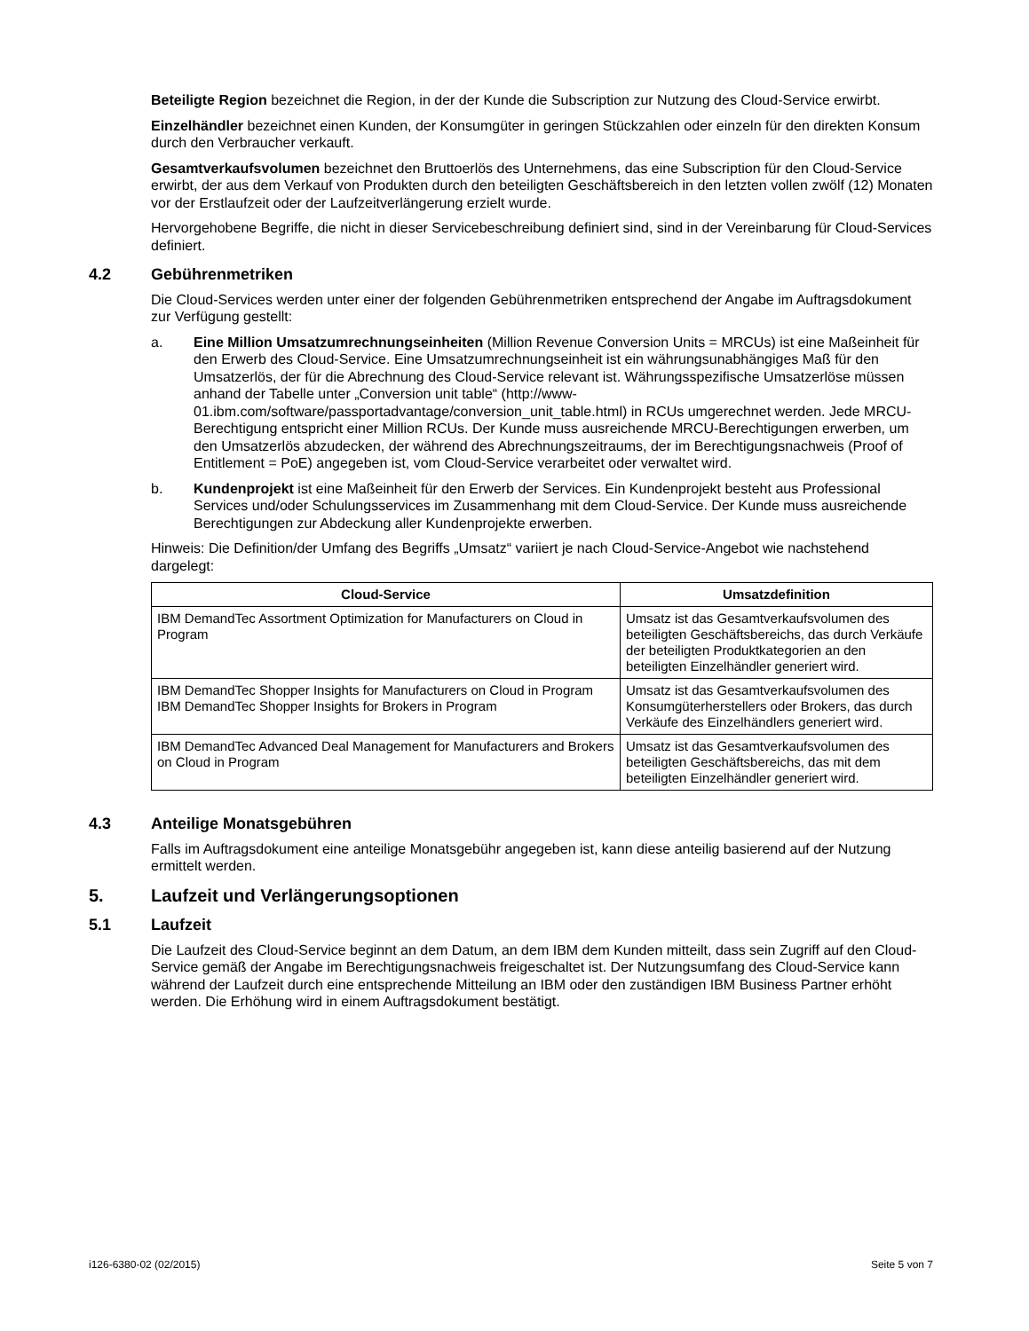Beteiligte Region bezeichnet die Region, in der der Kunde die Subscription zur Nutzung des Cloud-Service erwirbt.
Einzelhändler bezeichnet einen Kunden, der Konsumgüter in geringen Stückzahlen oder einzeln für den direkten Konsum durch den Verbraucher verkauft.
Gesamtverkaufsvolumen bezeichnet den Bruttoerlös des Unternehmens, das eine Subscription für den Cloud-Service erwirbt, der aus dem Verkauf von Produkten durch den beteiligten Geschäftsbereich in den letzten vollen zwölf (12) Monaten vor der Erstlaufzeit oder der Laufzeitverlängerung erzielt wurde.
Hervorgehobene Begriffe, die nicht in dieser Servicebeschreibung definiert sind, sind in der Vereinbarung für Cloud-Services definiert.
4.2 Gebührenmetriken
Die Cloud-Services werden unter einer der folgenden Gebührenmetriken entsprechend der Angabe im Auftragsdokument zur Verfügung gestellt:
a. Eine Million Umsatzumrechnungseinheiten (Million Revenue Conversion Units = MRCUs) ist eine Maßeinheit für den Erwerb des Cloud-Service. Eine Umsatzumrechnungseinheit ist ein währungsunabhängiges Maß für den Umsatzerlös, der für die Abrechnung des Cloud-Service relevant ist. Währungsspezifische Umsatzerlöse müssen anhand der Tabelle unter „Conversion unit table“ (http://www-01.ibm.com/software/passportadvantage/conversion_unit_table.html) in RCUs umgerechnet werden. Jede MRCU-Berechtigung entspricht einer Million RCUs. Der Kunde muss ausreichende MRCU-Berechtigungen erwerben, um den Umsatzerlös abzudecken, der während des Abrechnungszeitraums, der im Berechtigungsnachweis (Proof of Entitlement = PoE) angegeben ist, vom Cloud-Service verarbeitet oder verwaltet wird.
b. Kundenprojekt ist eine Maßeinheit für den Erwerb der Services. Ein Kundenprojekt besteht aus Professional Services und/oder Schulungsservices im Zusammenhang mit dem Cloud-Service. Der Kunde muss ausreichende Berechtigungen zur Abdeckung aller Kundenprojekte erwerben.
Hinweis: Die Definition/der Umfang des Begriffs „Umsatz“ variiert je nach Cloud-Service-Angebot wie nachstehend dargelegt:
| Cloud-Service | Umsatzdefinition |
| --- | --- |
| IBM DemandTec Assortment Optimization for Manufacturers on Cloud in Program | Umsatz ist das Gesamtverkaufsvolumen des beteiligten Geschäftsbereichs, das durch Verkäufe der beteiligten Produktkategorien an den beteiligten Einzelhändler generiert wird. |
| IBM DemandTec Shopper Insights for Manufacturers on Cloud in Program IBM DemandTec Shopper Insights for Brokers in Program | Umsatz ist das Gesamtverkaufsvolumen des Konsumgüterherstellers oder Brokers, das durch Verkäufe des Einzelhändlers generiert wird. |
| IBM DemandTec Advanced Deal Management for Manufacturers and Brokers on Cloud in Program | Umsatz ist das Gesamtverkaufsvolumen des beteiligten Geschäftsbereichs, das mit dem beteiligten Einzelhändler generiert wird. |
4.3 Anteilige Monatsgebühren
Falls im Auftragsdokument eine anteilige Monatsgebühr angegeben ist, kann diese anteilig basierend auf der Nutzung ermittelt werden.
5. Laufzeit und Verlängerungsoptionen
5.1 Laufzeit
Die Laufzeit des Cloud-Service beginnt an dem Datum, an dem IBM dem Kunden mitteilt, dass sein Zugriff auf den Cloud-Service gemäß der Angabe im Berechtigungsnachweis freigeschaltet ist. Der Nutzungsumfang des Cloud-Service kann während der Laufzeit durch eine entsprechende Mitteilung an IBM oder den zuständigen IBM Business Partner erhöht werden. Die Erhöhung wird in einem Auftragsdokument bestätigt.
i126-6380-02 (02/2015) Seite 5 von 7